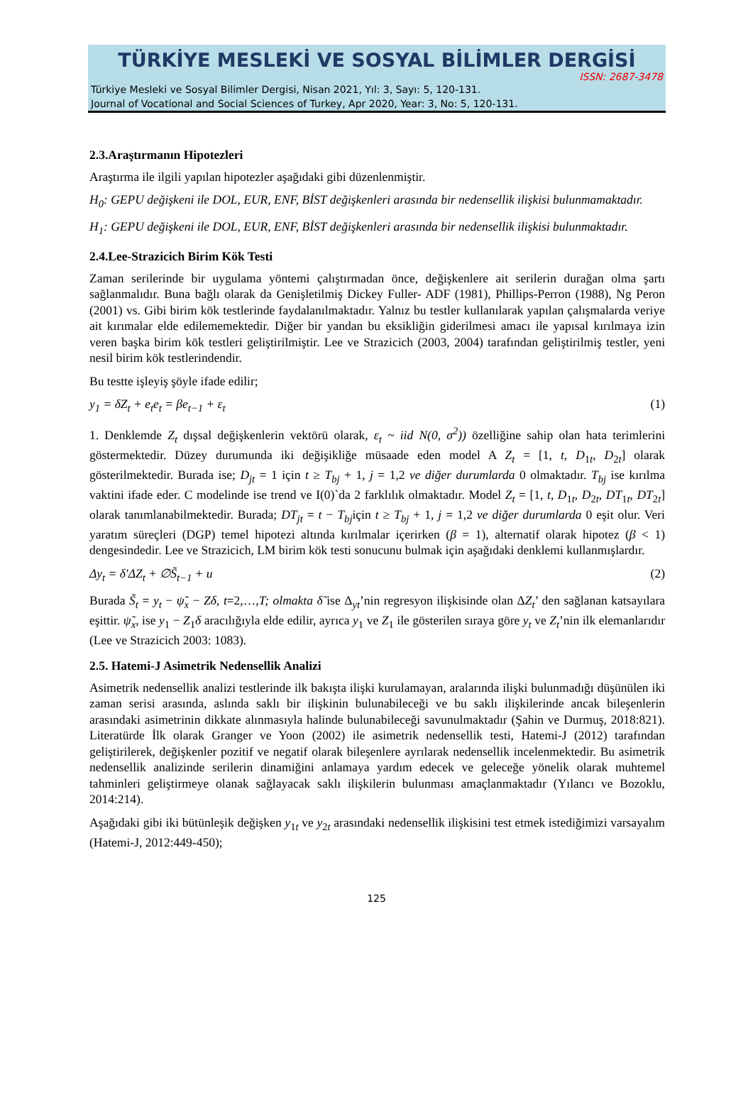TÜRKİYE MESLEKİ VE SOSYAL BİLİMLER DERGİSİ
ISSN: 2687-3478
Türkiye Mesleki ve Sosyal Bilimler Dergisi, Nisan 2021, Yıl: 3, Sayı: 5, 120-131.
Journal of Vocational and Social Sciences of Turkey, Apr 2020, Year: 3, No: 5, 120-131.
2.3.Araştırmanın Hipotezleri
Araştırma ile ilgili yapılan hipotezler aşağıdaki gibi düzenlenmiştir.
H<sub>0</sub>: GEPU değişkeni ile DOL, EUR, ENF, BİST değişkenleri arasında bir nedensellik ilişkisi bulunmamaktadır.
H<sub>1</sub>: GEPU değişkeni ile DOL, EUR, ENF, BİST değişkenleri arasında bir nedensellik ilişkisi bulunmaktadır.
2.4.Lee-Strazicich Birim Kök Testi
Zaman serilerinde bir uygulama yöntemi çalıştırmadan önce, değişkenlere ait serilerin durağan olma şartı sağlanmalıdır. Buna bağlı olarak da Genişletilmiş Dickey Fuller- ADF (1981), Phillips-Perron (1988), Ng Peron (2001) vs. Gibi birim kök testlerinde faydalanılmaktadır. Yalnız bu testler kullanılarak yapılan çalışmalarda veriye ait kırımalar elde edilememektedir. Diğer bir yandan bu eksikliğin giderilmesi amacı ile yapısal kırılmaya izin veren başka birim kök testleri geliştirilmiştir. Lee ve Strazicich (2003, 2004) tarafından geliştirilmiş testler, yeni nesil birim kök testlerindendir.
Bu testte işleyiş şöyle ifade edilir;
y<sub>1</sub> = δZ<sub>t</sub> + e<sub>t</sub>e<sub>t</sub> = βe<sub>t−1</sub> + ε<sub>t</sub> (1)
1. Denklemde Z<sub>t</sub> dışsal değişkenlerin vektörü olarak, ε<sub>t</sub> ~ iid N(0, σ<sup>2</sup>)) özelliğine sahip olan hata terimlerini göstermektedir. Düzey durumunda iki değişikliğe müsaade eden model A Z<sub>t</sub> = [1, t, D<sub>1t</sub>, D<sub>2t</sub>] olarak gösterilmektedir. Burada ise; D<sub>jt</sub> = 1 için t ≥ T<sub>bj</sub> + 1, j = 1,2 ve diğer durumlarda 0 olmaktadır. T<sub>bj</sub> ise kırılma vaktini ifade eder. C modelinde ise trend ve I(0)`da 2 farklılık olmaktadır. Model Z<sub>t</sub> = [1, t, D<sub>1t</sub>, D<sub>2t</sub>, DT<sub>1t</sub>, DT<sub>2t</sub>] olarak tanımlanabilmektedir. Burada; DT<sub>jt</sub> = t − T<sub>bj</sub>için t ≥ T<sub>bj</sub> + 1, j = 1,2 ve diğer durumlarda 0 eşit olur. Veri yaratım süreçleri (DGP) temel hipotezi altında kırılmalar içerirken (β = 1), alternatif olarak hipotez (β < 1) dengesindedir. Lee ve Strazicich, LM birim kök testi sonucunu bulmak için aşağıdaki denklemi kullanmışlardır.
Δy<sub>t</sub> = δ′ΔZ<sub>t</sub> + ∅S̃<sub>t−1</sub> + u (2)
Burada S̃<sub>t</sub> = y<sub>t</sub> − ψ̃<sub>x</sub> − Zδ, t=2,…,T; olmakta δ̃ ise Δ<sub>yt</sub>’nin regresyon ilişkisinde olan ΔZ<sub>t</sub>’ den sağlanan katsayılara eşittir. ψ̃<sub>x</sub>, ise y<sub>1</sub> − Z<sub>1</sub>δ aracılığıyla elde edilir, ayrıca y<sub>1</sub> ve Z<sub>1</sub> ile gösterilen sıraya göre y<sub>t</sub> ve Z<sub>t</sub>’nin ilk elemanlarıdır (Lee ve Strazicich 2003: 1083).
2.5. Hatemi-J Asimetrik Nedensellik Analizi
Asimetrik nedensellik analizi testlerinde ilk bakışta ilişki kurulamayan, aralarında ilişki bulunmadığı düşünülen iki zaman serisi arasında, aslında saklı bir ilişkinin bulunabileceği ve bu saklı ilişkilerinde ancak bileşenlerin arasındaki asimetrinin dikkate alınmasıyla halinde bulunabileceği savunulmaktadır (Şahin ve Durmuş, 2018:821). Literatürde İlk olarak Granger ve Yoon (2002) ile asimetrik nedensellik testi, Hatemi-J (2012) tarafından geliştirilerek, değişkenler pozitif ve negatif olarak bileşenlere ayrılarak nedensellik incelenmektedir. Bu asimetrik nedensellik analizinde serilerin dinamiğini anlamaya yardım edecek ve geleceğe yönelik olarak muhtemel tahminleri geliştirmeye olanak sağlayacak saklı ilişkilerin bulunması amaçlanmaktadır (Yılancı ve Bozoklu, 2014:214).
Aşağıdaki gibi iki bütünleşik değişken y<sub>1t</sub> ve y<sub>2t</sub> arasındaki nedensellik ilişkisini test etmek istediğimizi varsayalım (Hatemi-J, 2012:449-450);
125